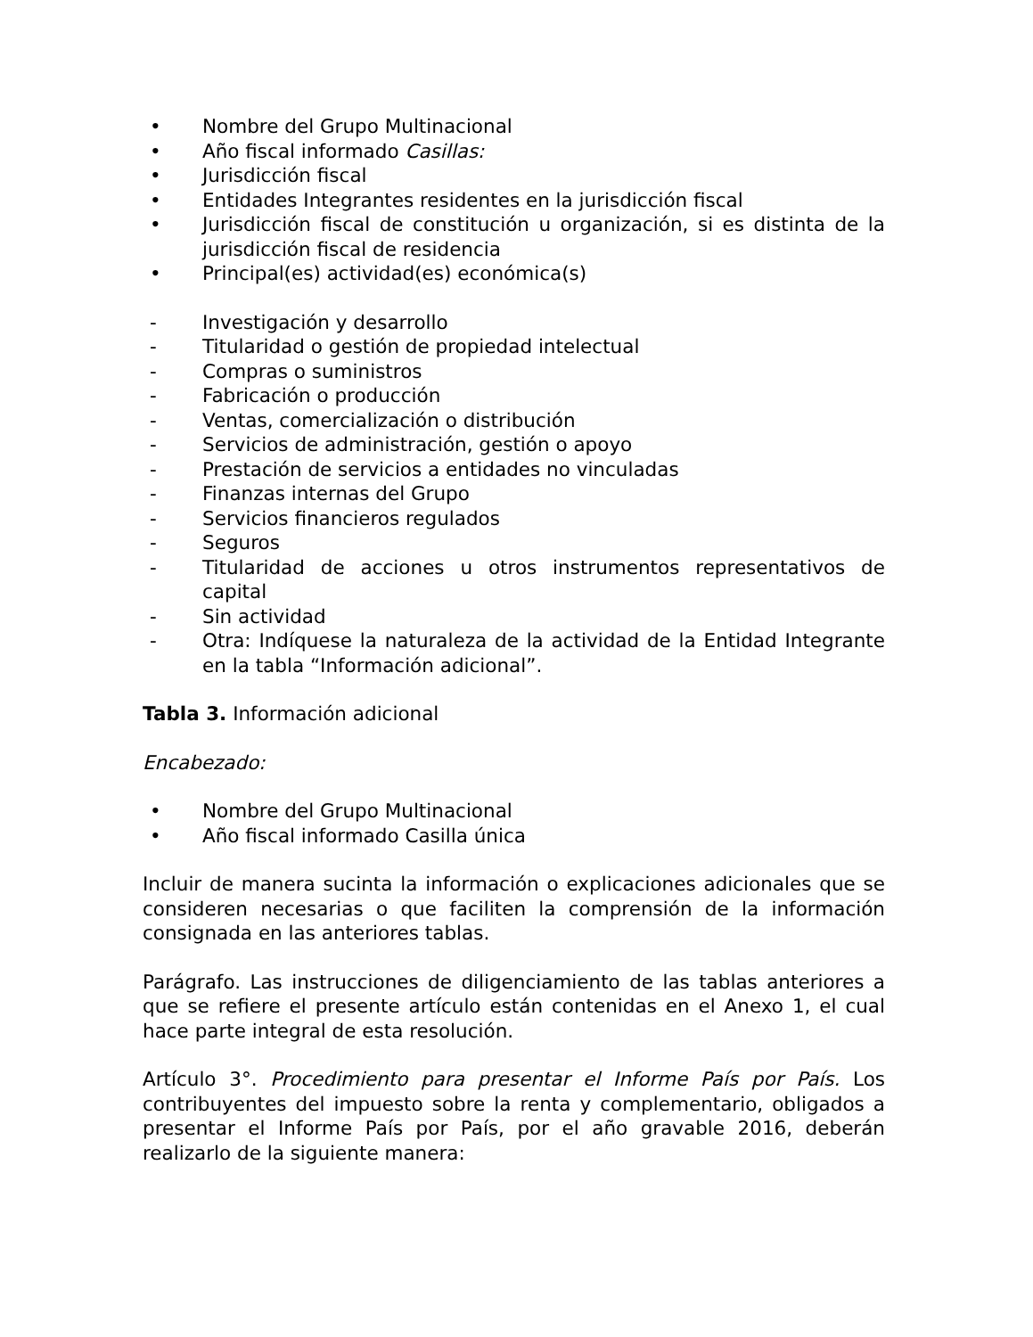• Nombre del Grupo Multinacional
• Año fiscal informado Casillas:
• Jurisdicción fiscal
• Entidades Integrantes residentes en la jurisdicción fiscal
• Jurisdicción fiscal de constitución u organización, si es distinta de la jurisdicción fiscal de residencia
• Principal(es) actividad(es) económica(s)
- Investigación y desarrollo
- Titularidad o gestión de propiedad intelectual
- Compras o suministros
- Fabricación o producción
- Ventas, comercialización o distribución
- Servicios de administración, gestión o apoyo
- Prestación de servicios a entidades no vinculadas
- Finanzas internas del Grupo
- Servicios financieros regulados
- Seguros
- Titularidad de acciones u otros instrumentos representativos de capital
- Sin actividad
- Otra: Indíquese la naturaleza de la actividad de la Entidad Integrante en la tabla “Información adicional”.
Tabla 3. Información adicional
Encabezado:
• Nombre del Grupo Multinacional
• Año fiscal informado Casilla única
Incluir de manera sucinta la información o explicaciones adicionales que se consideren necesarias o que faciliten la comprensión de la información consignada en las anteriores tablas.
Parágrafo. Las instrucciones de diligenciamiento de las tablas anteriores a que se refiere el presente artículo están contenidas en el Anexo 1, el cual hace parte integral de esta resolución.
Artículo 3°. Procedimiento para presentar el Informe País por País. Los contribuyentes del impuesto sobre la renta y complementario, obligados a presentar el Informe País por País, por el año gravable 2016, deberán realizarlo de la siguiente manera: